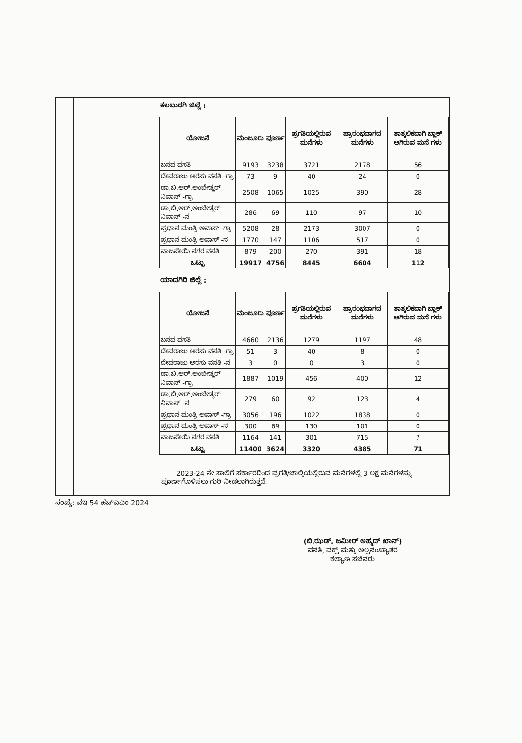ಕಲಬುರಗಿ ಜಿಲ್ಲೆ :
| ಯೋಜನೆ | ಮಂಜೂರು | ಪೂರ್ಣ | ಪ್ರಗತಿಯಲ್ಲಿರುವ ಮನೆಗಳು | ಪ್ರಾರಂಭವಾಗದ ಮನೆಗಳು | ತಾತ್ಕಲಿಕವಾಗಿ ಬ್ಲಾಕ್ ಆಗಿರುವ ಮನೆ ಗಳು |
| --- | --- | --- | --- | --- | --- |
| ಬಸವ ವಸತಿ | 9193 | 3238 | 3721 | 2178 | 56 |
| ದೇವರಾಜು ಅರಸು ವಸತಿ -ಗ್ರಾ | 73 | 9 | 40 | 24 | 0 |
| ಡಾ.ಬಿ.ಆರ್.ಅಂಬೇಡ್ಕರ್ ನಿವಾಸ್ -ಗ್ರಾ | 2508 | 1065 | 1025 | 390 | 28 |
| ಡಾ.ಬಿ.ಆರ್.ಅಂಬೇಡ್ಕರ್ ನಿವಾಸ್ -ನ | 286 | 69 | 110 | 97 | 10 |
| ಪ್ರಧಾನ ಮಂತ್ರಿ ಅವಾಸ್ -ಗ್ರಾ | 5208 | 28 | 2173 | 3007 | 0 |
| ಪ್ರಧಾನ ಮಂತ್ರಿ ಅವಾಸ್ -ನ | 1770 | 147 | 1106 | 517 | 0 |
| ವಾಜಪೇಯಿ ನಗರ ವಸತಿ | 879 | 200 | 270 | 391 | 18 |
| ಒಟ್ಟು | 19917 | 4756 | 8445 | 6604 | 112 |
ಯಾದಗಿರಿ ಜಿಲ್ಲೆ :
| ಯೋಜನೆ | ಮಂಜೂರು | ಪೂರ್ಣ | ಪ್ರಗತಿಯಲ್ಲಿರುವ ಮನೆಗಳು | ಪ್ರಾರಂಭವಾಗದ ಮನೆಗಳು | ತಾತ್ಕಲಿಕವಾಗಿ ಬ್ಲಾಕ್ ಆಗಿರುವ ಮನೆ ಗಳು |
| --- | --- | --- | --- | --- | --- |
| ಬಸವ ವಸತಿ | 4660 | 2136 | 1279 | 1197 | 48 |
| ದೇವರಾಜು ಅರಸು ವಸತಿ -ಗ್ರಾ | 51 | 3 | 40 | 8 | 0 |
| ದೇವರಾಜು ಅರಸು ವಸತಿ -ನ | 3 | 0 | 0 | 3 | 0 |
| ಡಾ.ಬಿ.ಆರ್.ಅಂಬೇಡ್ಕರ್ ನಿವಾಸ್ -ಗ್ರಾ | 1887 | 1019 | 456 | 400 | 12 |
| ಡಾ.ಬಿ.ಆರ್.ಅಂಬೇಡ್ಕರ್ ನಿವಾಸ್ -ನ | 279 | 60 | 92 | 123 | 4 |
| ಪ್ರಧಾನ ಮಂತ್ರಿ ಅವಾಸ್ -ಗ್ರಾ | 3056 | 196 | 1022 | 1838 | 0 |
| ಪ್ರಧಾನ ಮಂತ್ರಿ ಅವಾಸ್ -ನ | 300 | 69 | 130 | 101 | 0 |
| ವಾಜಪೇಯಿ ನಗರ ವಸತಿ | 1164 | 141 | 301 | 715 | 7 |
| ಒಟ್ಟು | 11400 | 3624 | 3320 | 4385 | 71 |
2023-24 ನೇ ಸಾಲಿಗೆ ಸರ್ಕಾರದಿಂದ ಪ್ರಗತಿ/ಚಾಲ್ತಿಯಲ್ಲಿರುವ ಮನೆಗಳಲ್ಲಿ 3 ಲಕ್ಷ ಮನೆಗಳನ್ನು ಪೂರ್ಣಗೊಳಿಸಲು ಗುರಿ ನೀಡಲಾಗಿರುತ್ತದೆ.
ಸಂಖ್ಯೆ: ವಇ 54 ಹೆಚ್ಎಎಂ 2024
(ಬಿ.ಝಡ್. ಜಮೀರ್ ಅಹ್ಮದ್ ಖಾನ್)
ವಸತಿ, ವಕ್ಫ್ ಮತ್ತು ಅಲ್ಪಸಂಖ್ಯಾತರ
ಕಲ್ಯಾಣ ಸಚಿವರು